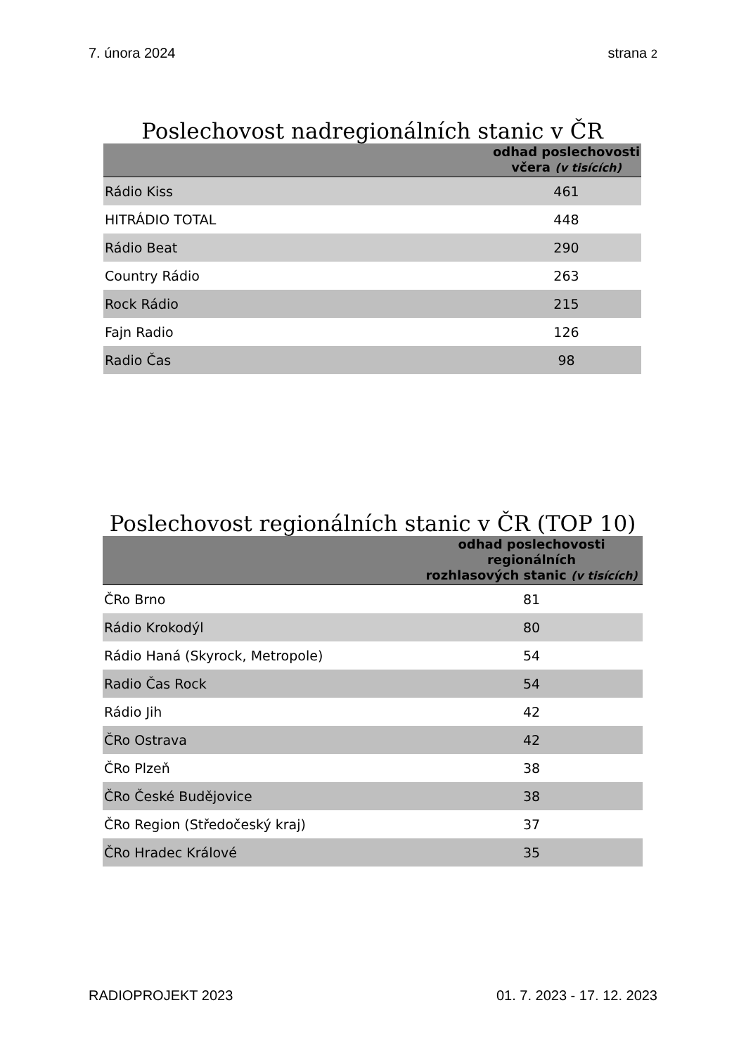7. února 2024 strana 2
Poslechovost nadregionálních stanic v ČR
| | odhad poslechovosti včera (v tisících) |
| --- | --- |
| Rádio Kiss | 461 |
| HITRÁDIO TOTAL | 448 |
| Rádio Beat | 290 |
| Country Rádio | 263 |
| Rock Rádio | 215 |
| Fajn Radio | 126 |
| Radio Čas | 98 |
Poslechovost regionálních stanic v ČR (TOP 10)
| | odhad poslechovosti regionálních rozhlasových stanic (v tisících) |
| --- | --- |
| ČRo Brno | 81 |
| Rádio Krokodýl | 80 |
| Rádio Haná (Skyrock, Metropole) | 54 |
| Radio Čas Rock | 54 |
| Rádio Jih | 42 |
| ČRo Ostrava | 42 |
| ČRo Plzeň | 38 |
| ČRo České Budějovice | 38 |
| ČRo Region (Středočeský kraj) | 37 |
| ČRo Hradec Králové | 35 |
RADIOPROJEKT 2023 01. 7. 2023 - 17. 12. 2023